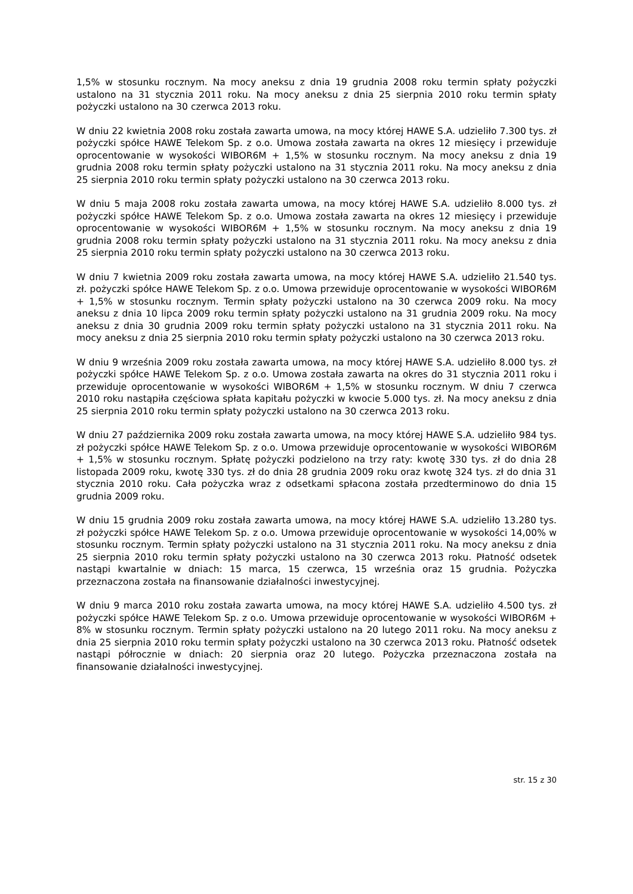1,5% w stosunku rocznym. Na mocy aneksu z dnia 19 grudnia 2008 roku termin spłaty pożyczki ustalono na 31 stycznia 2011 roku. Na mocy aneksu z dnia 25 sierpnia 2010 roku termin spłaty pożyczki ustalono na 30 czerwca 2013 roku.
W dniu 22 kwietnia 2008 roku została zawarta umowa, na mocy której HAWE S.A. udzieliło 7.300 tys. zł pożyczki spółce HAWE Telekom Sp. z o.o. Umowa została zawarta na okres 12 miesięcy i przewiduje oprocentowanie w wysokości WIBOR6M + 1,5% w stosunku rocznym. Na mocy aneksu z dnia 19 grudnia 2008 roku termin spłaty pożyczki ustalono na 31 stycznia 2011 roku. Na mocy aneksu z dnia 25 sierpnia 2010 roku termin spłaty pożyczki ustalono na 30 czerwca 2013 roku.
W dniu 5 maja 2008 roku została zawarta umowa, na mocy której HAWE S.A. udzieliło 8.000 tys. zł pożyczki spółce HAWE Telekom Sp. z o.o. Umowa została zawarta na okres 12 miesięcy i przewiduje oprocentowanie w wysokości WIBOR6M + 1,5% w stosunku rocznym. Na mocy aneksu z dnia 19 grudnia 2008 roku termin spłaty pożyczki ustalono na 31 stycznia 2011 roku. Na mocy aneksu z dnia 25 sierpnia 2010 roku termin spłaty pożyczki ustalono na 30 czerwca 2013 roku.
W dniu 7 kwietnia 2009 roku została zawarta umowa, na mocy której HAWE S.A. udzieliło 21.540 tys. zł. pożyczki spółce HAWE Telekom Sp. z o.o. Umowa przewiduje oprocentowanie w wysokości WIBOR6M + 1,5% w stosunku rocznym. Termin spłaty pożyczki ustalono na 30 czerwca 2009 roku. Na mocy aneksu z dnia 10 lipca 2009 roku termin spłaty pożyczki ustalono na 31 grudnia 2009 roku. Na mocy aneksu z dnia 30 grudnia 2009 roku termin spłaty pożyczki ustalono na 31 stycznia 2011 roku. Na mocy aneksu z dnia 25 sierpnia 2010 roku termin spłaty pożyczki ustalono na 30 czerwca 2013 roku.
W dniu 9 września 2009 roku została zawarta umowa, na mocy której HAWE S.A. udzieliło 8.000 tys. zł pożyczki spółce HAWE Telekom Sp. z o.o. Umowa została zawarta na okres do 31 stycznia 2011 roku i przewiduje oprocentowanie w wysokości WIBOR6M + 1,5% w stosunku rocznym. W dniu 7 czerwca 2010 roku nastąpiła częściowa spłata kapitału pożyczki w kwocie 5.000 tys. zł. Na mocy aneksu z dnia 25 sierpnia 2010 roku termin spłaty pożyczki ustalono na 30 czerwca 2013 roku.
W dniu 27 października 2009 roku została zawarta umowa, na mocy której HAWE S.A. udzieliło 984 tys. zł pożyczki spółce HAWE Telekom Sp. z o.o. Umowa przewiduje oprocentowanie w wysokości WIBOR6M + 1,5% w stosunku rocznym. Spłatę pożyczki podzielono na trzy raty: kwotę 330 tys. zł do dnia 28 listopada 2009 roku, kwotę 330 tys. zł do dnia 28 grudnia 2009 roku oraz kwotę 324 tys. zł do dnia 31 stycznia 2010 roku. Cała pożyczka wraz z odsetkami spłacona została przedterminowo do dnia 15 grudnia 2009 roku.
W dniu 15 grudnia 2009 roku została zawarta umowa, na mocy której HAWE S.A. udzieliło 13.280 tys. zł pożyczki spółce HAWE Telekom Sp. z o.o. Umowa przewiduje oprocentowanie w wysokości 14,00% w stosunku rocznym. Termin spłaty pożyczki ustalono na 31 stycznia 2011 roku. Na mocy aneksu z dnia 25 sierpnia 2010 roku termin spłaty pożyczki ustalono na 30 czerwca 2013 roku. Płatność odsetek nastąpi kwartalnie w dniach: 15 marca, 15 czerwca, 15 września oraz 15 grudnia. Pożyczka przeznaczona została na finansowanie działalności inwestycyjnej.
W dniu 9 marca 2010 roku została zawarta umowa, na mocy której HAWE S.A. udzieliło 4.500 tys. zł pożyczki spółce HAWE Telekom Sp. z o.o. Umowa przewiduje oprocentowanie w wysokości WIBOR6M + 8% w stosunku rocznym. Termin spłaty pożyczki ustalono na 20 lutego 2011 roku. Na mocy aneksu z dnia 25 sierpnia 2010 roku termin spłaty pożyczki ustalono na 30 czerwca 2013 roku. Płatność odsetek nastąpi półrocznie w dniach: 20 sierpnia oraz 20 lutego. Pożyczka przeznaczona została na finansowanie działalności inwestycyjnej.
str. 15 z 30